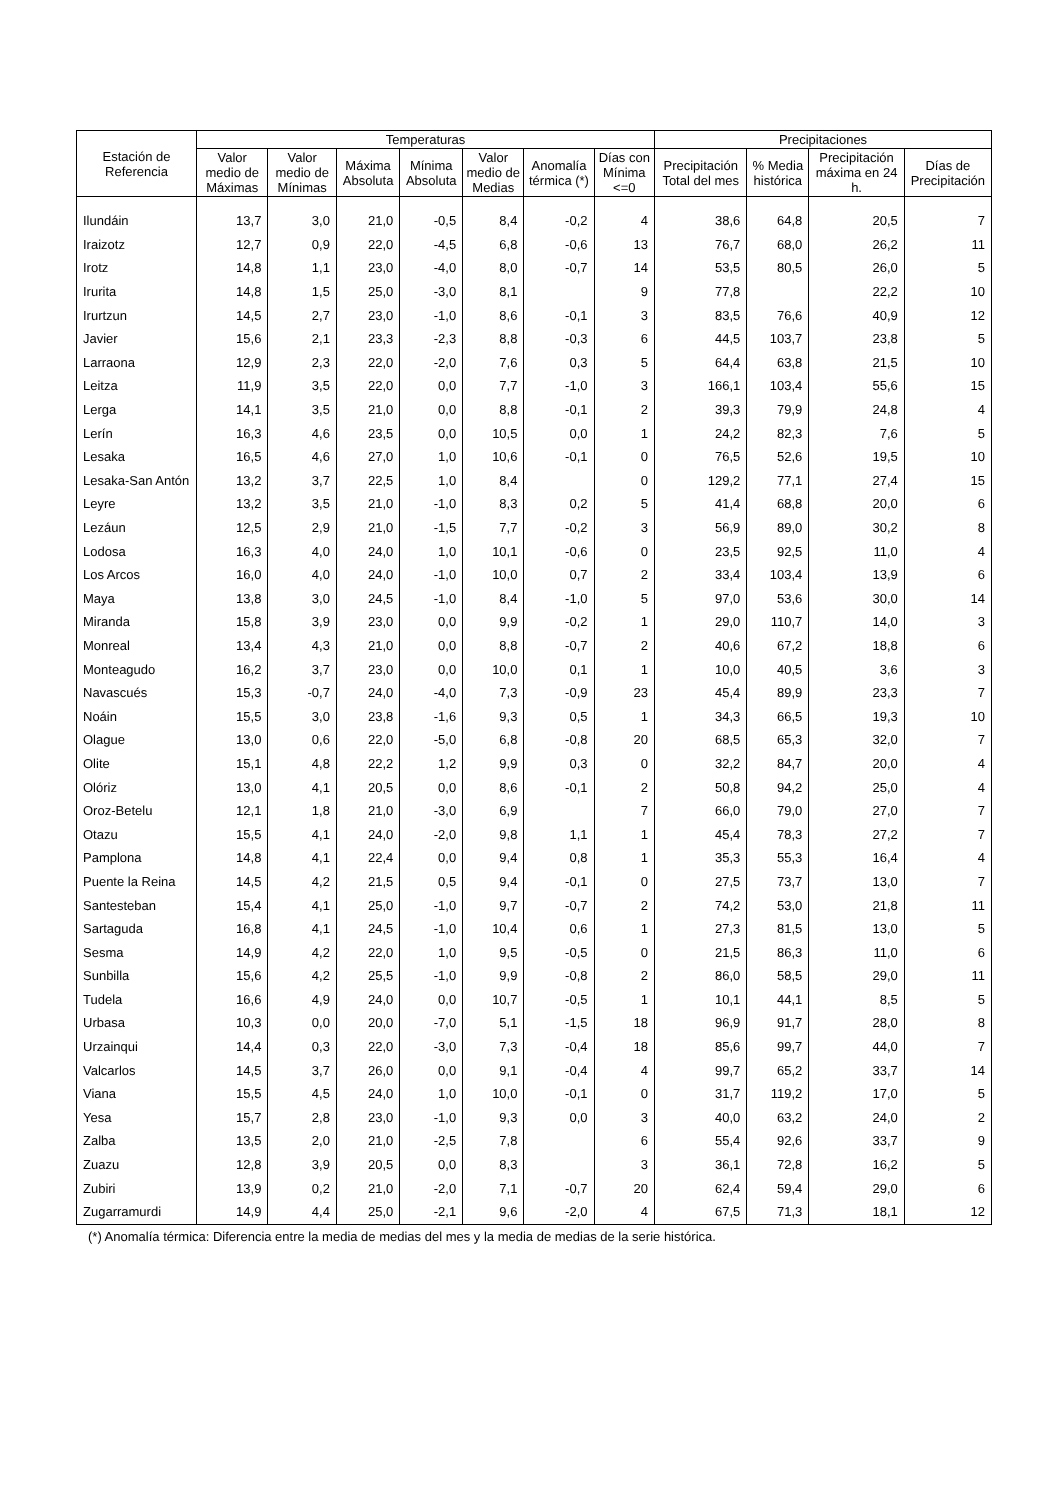| Estación de Referencia | Temperaturas | | | | | | | Precipitaciones | | | |
| --- | --- | --- | --- | --- | --- | --- | --- | --- | --- | --- | --- |
| | Valor medio de Máximas | Valor medio de Mínimas | Máxima Absoluta | Mínima Absoluta | Valor medio de Medias | Anomalía térmica (*) | Días con Mínima <=0 | Precipitación Total del mes | % Media histórica | Precipitación máxima en 24 h. | Días de Precipitación |
| Ilundáin | 13,7 | 3,0 | 21,0 | -0,5 | 8,4 | -0,2 | 4 | 38,6 | 64,8 | 20,5 | 7 |
| Iraizotz | 12,7 | 0,9 | 22,0 | -4,5 | 6,8 | -0,6 | 13 | 76,7 | 68,0 | 26,2 | 11 |
| Irotz | 14,8 | 1,1 | 23,0 | -4,0 | 8,0 | -0,7 | 14 | 53,5 | 80,5 | 26,0 | 5 |
| Irurita | 14,8 | 1,5 | 25,0 | -3,0 | 8,1 | | 9 | 77,8 | | 22,2 | 10 |
| Irurtzun | 14,5 | 2,7 | 23,0 | -1,0 | 8,6 | -0,1 | 3 | 83,5 | 76,6 | 40,9 | 12 |
| Javier | 15,6 | 2,1 | 23,3 | -2,3 | 8,8 | -0,3 | 6 | 44,5 | 103,7 | 23,8 | 5 |
| Larraona | 12,9 | 2,3 | 22,0 | -2,0 | 7,6 | 0,3 | 5 | 64,4 | 63,8 | 21,5 | 10 |
| Leitza | 11,9 | 3,5 | 22,0 | 0,0 | 7,7 | -1,0 | 3 | 166,1 | 103,4 | 55,6 | 15 |
| Lerga | 14,1 | 3,5 | 21,0 | 0,0 | 8,8 | -0,1 | 2 | 39,3 | 79,9 | 24,8 | 4 |
| Lerín | 16,3 | 4,6 | 23,5 | 0,0 | 10,5 | 0,0 | 1 | 24,2 | 82,3 | 7,6 | 5 |
| Lesaka | 16,5 | 4,6 | 27,0 | 1,0 | 10,6 | -0,1 | 0 | 76,5 | 52,6 | 19,5 | 10 |
| Lesaka-San Antón | 13,2 | 3,7 | 22,5 | 1,0 | 8,4 | | 0 | 129,2 | 77,1 | 27,4 | 15 |
| Leyre | 13,2 | 3,5 | 21,0 | -1,0 | 8,3 | 0,2 | 5 | 41,4 | 68,8 | 20,0 | 6 |
| Lezáun | 12,5 | 2,9 | 21,0 | -1,5 | 7,7 | -0,2 | 3 | 56,9 | 89,0 | 30,2 | 8 |
| Lodosa | 16,3 | 4,0 | 24,0 | 1,0 | 10,1 | -0,6 | 0 | 23,5 | 92,5 | 11,0 | 4 |
| Los Arcos | 16,0 | 4,0 | 24,0 | -1,0 | 10,0 | 0,7 | 2 | 33,4 | 103,4 | 13,9 | 6 |
| Maya | 13,8 | 3,0 | 24,5 | -1,0 | 8,4 | -1,0 | 5 | 97,0 | 53,6 | 30,0 | 14 |
| Miranda | 15,8 | 3,9 | 23,0 | 0,0 | 9,9 | -0,2 | 1 | 29,0 | 110,7 | 14,0 | 3 |
| Monreal | 13,4 | 4,3 | 21,0 | 0,0 | 8,8 | -0,7 | 2 | 40,6 | 67,2 | 18,8 | 6 |
| Monteagudo | 16,2 | 3,7 | 23,0 | 0,0 | 10,0 | 0,1 | 1 | 10,0 | 40,5 | 3,6 | 3 |
| Navascués | 15,3 | -0,7 | 24,0 | -4,0 | 7,3 | -0,9 | 23 | 45,4 | 89,9 | 23,3 | 7 |
| Noáin | 15,5 | 3,0 | 23,8 | -1,6 | 9,3 | 0,5 | 1 | 34,3 | 66,5 | 19,3 | 10 |
| Olague | 13,0 | 0,6 | 22,0 | -5,0 | 6,8 | -0,8 | 20 | 68,5 | 65,3 | 32,0 | 7 |
| Olite | 15,1 | 4,8 | 22,2 | 1,2 | 9,9 | 0,3 | 0 | 32,2 | 84,7 | 20,0 | 4 |
| Olóriz | 13,0 | 4,1 | 20,5 | 0,0 | 8,6 | -0,1 | 2 | 50,8 | 94,2 | 25,0 | 4 |
| Oroz-Betelu | 12,1 | 1,8 | 21,0 | -3,0 | 6,9 | | 7 | 66,0 | 79,0 | 27,0 | 7 |
| Otazu | 15,5 | 4,1 | 24,0 | -2,0 | 9,8 | 1,1 | 1 | 45,4 | 78,3 | 27,2 | 7 |
| Pamplona | 14,8 | 4,1 | 22,4 | 0,0 | 9,4 | 0,8 | 1 | 35,3 | 55,3 | 16,4 | 4 |
| Puente la Reina | 14,5 | 4,2 | 21,5 | 0,5 | 9,4 | -0,1 | 0 | 27,5 | 73,7 | 13,0 | 7 |
| Santesteban | 15,4 | 4,1 | 25,0 | -1,0 | 9,7 | -0,7 | 2 | 74,2 | 53,0 | 21,8 | 11 |
| Sartaguda | 16,8 | 4,1 | 24,5 | -1,0 | 10,4 | 0,6 | 1 | 27,3 | 81,5 | 13,0 | 5 |
| Sesma | 14,9 | 4,2 | 22,0 | 1,0 | 9,5 | -0,5 | 0 | 21,5 | 86,3 | 11,0 | 6 |
| Sunbilla | 15,6 | 4,2 | 25,5 | -1,0 | 9,9 | -0,8 | 2 | 86,0 | 58,5 | 29,0 | 11 |
| Tudela | 16,6 | 4,9 | 24,0 | 0,0 | 10,7 | -0,5 | 1 | 10,1 | 44,1 | 8,5 | 5 |
| Urbasa | 10,3 | 0,0 | 20,0 | -7,0 | 5,1 | -1,5 | 18 | 96,9 | 91,7 | 28,0 | 8 |
| Urzainqui | 14,4 | 0,3 | 22,0 | -3,0 | 7,3 | -0,4 | 18 | 85,6 | 99,7 | 44,0 | 7 |
| Valcarlos | 14,5 | 3,7 | 26,0 | 0,0 | 9,1 | -0,4 | 4 | 99,7 | 65,2 | 33,7 | 14 |
| Viana | 15,5 | 4,5 | 24,0 | 1,0 | 10,0 | -0,1 | 0 | 31,7 | 119,2 | 17,0 | 5 |
| Yesa | 15,7 | 2,8 | 23,0 | -1,0 | 9,3 | 0,0 | 3 | 40,0 | 63,2 | 24,0 | 2 |
| Zalba | 13,5 | 2,0 | 21,0 | -2,5 | 7,8 | | 6 | 55,4 | 92,6 | 33,7 | 9 |
| Zuazu | 12,8 | 3,9 | 20,5 | 0,0 | 8,3 | | 3 | 36,1 | 72,8 | 16,2 | 5 |
| Zubiri | 13,9 | 0,2 | 21,0 | -2,0 | 7,1 | -0,7 | 20 | 62,4 | 59,4 | 29,0 | 6 |
| Zugarramurdi | 14,9 | 4,4 | 25,0 | -2,1 | 9,6 | -2,0 | 4 | 67,5 | 71,3 | 18,1 | 12 |
(*) Anomalía térmica: Diferencia entre la media de medias del mes y la media de medias de la serie histórica.